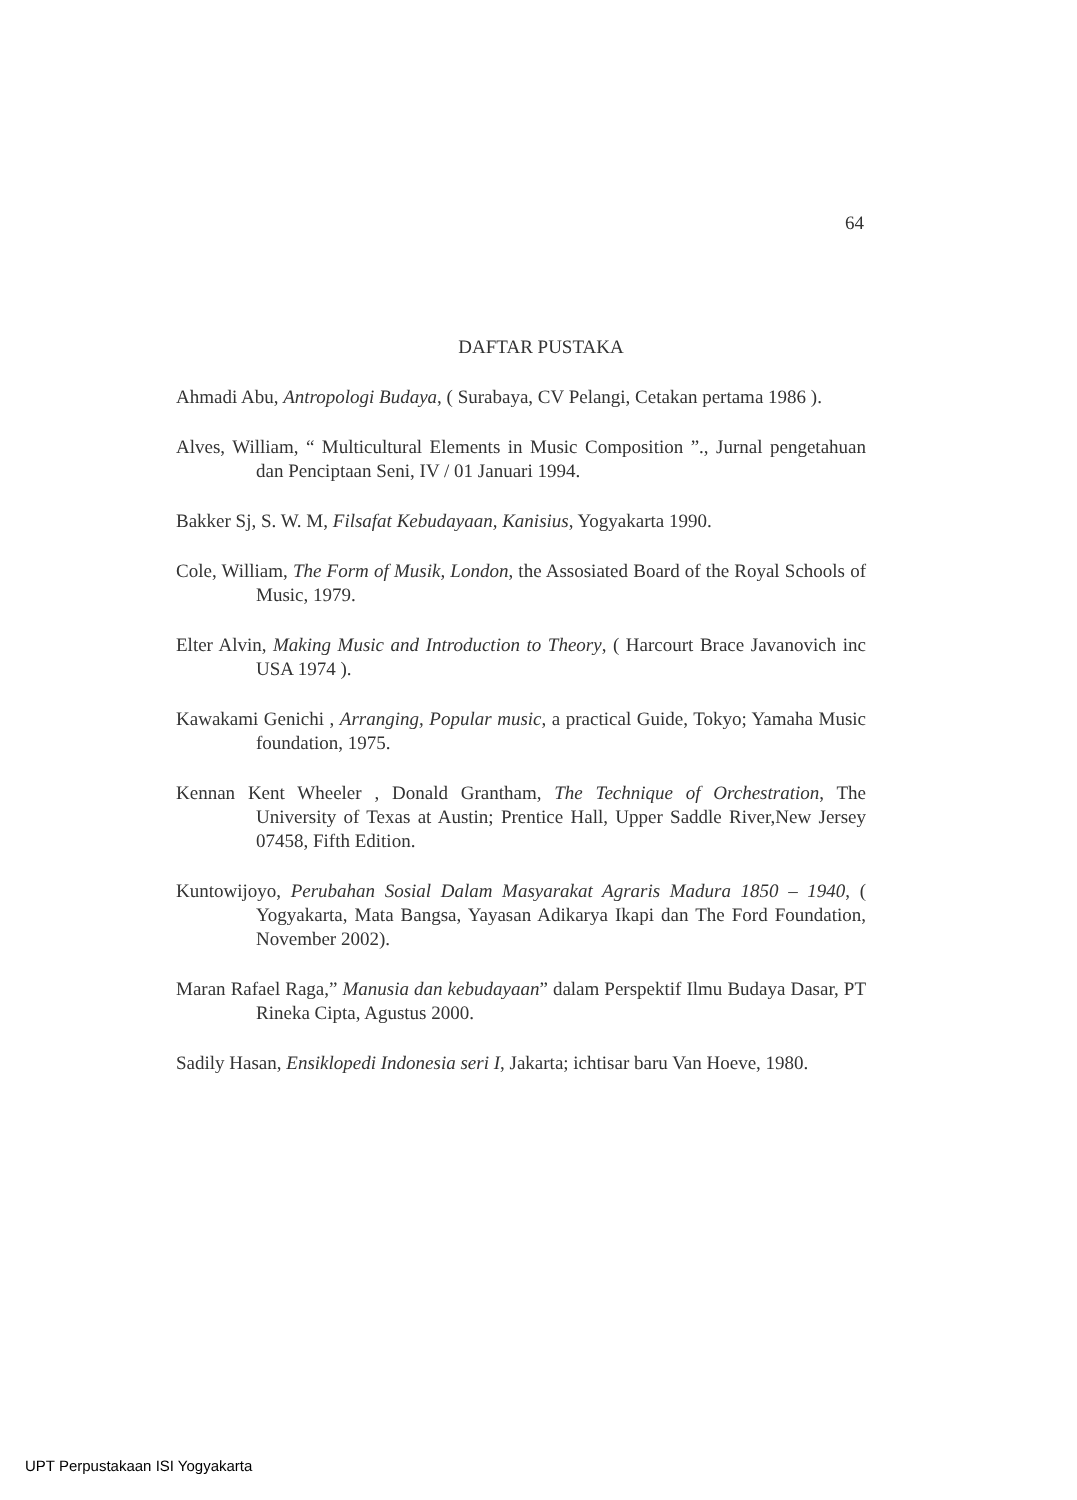64
DAFTAR PUSTAKA
Ahmadi Abu, Antropologi Budaya, ( Surabaya, CV Pelangi, Cetakan pertama 1986 ).
Alves, William, “ Multicultural Elements in Music Composition ”., Jurnal pengetahuan dan Penciptaan Seni, IV / 01 Januari 1994.
Bakker Sj, S. W. M, Filsafat Kebudayaan, Kanisius, Yogyakarta 1990.
Cole, William, The Form of Musik, London, the Assosiated Board of the Royal Schools of Music, 1979.
Elter Alvin, Making Music and Introduction to Theory, ( Harcourt Brace Javanovich inc USA 1974 ).
Kawakami Genichi , Arranging, Popular music, a practical Guide, Tokyo; Yamaha Music foundation, 1975.
Kennan Kent Wheeler , Donald Grantham, The Technique of Orchestration, The University of Texas at Austin; Prentice Hall, Upper Saddle River,New Jersey 07458, Fifth Edition.
Kuntowijoyo, Perubahan Sosial Dalam Masyarakat Agraris Madura 1850 – 1940, ( Yogyakarta, Mata Bangsa, Yayasan Adikarya Ikapi dan The Ford Foundation, November 2002).
Maran Rafael Raga,” Manusia dan kebudayaan” dalam Perspektif Ilmu Budaya Dasar, PT Rineka Cipta, Agustus 2000.
Sadily Hasan, Ensiklopedi Indonesia seri I, Jakarta; ichtisar baru Van Hoeve, 1980.
UPT Perpustakaan ISI Yogyakarta